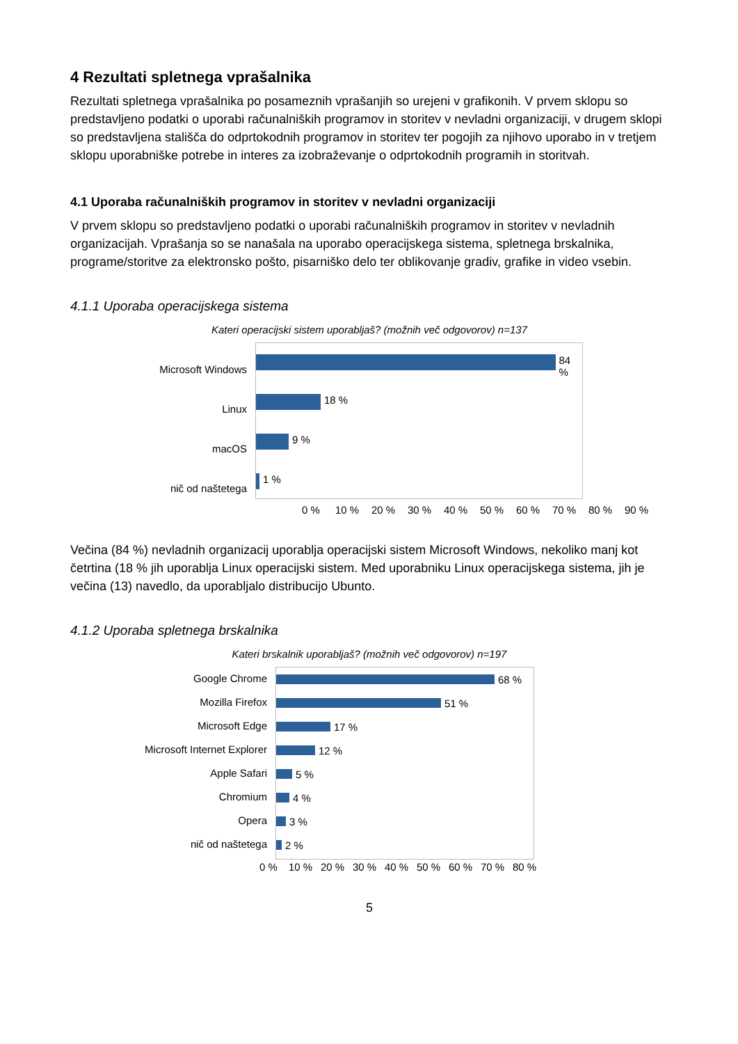4 Rezultati spletnega vprašalnika
Rezultati spletnega vprašalnika po posameznih vprašanjih so urejeni v grafikonih. V prvem sklopu so predstavljeno podatki o uporabi računalniških programov in storitev v nevladni organizaciji, v drugem sklopi so predstavljena stališča do odprtokodnih programov in storitev ter pogojih za njihovo uporabo in v tretjem sklopu uporabniške potrebe in interes za izobraževanje o odprtokodnih programih in storitvah.
4.1 Uporaba računalniških programov in storitev v nevladni organizaciji
V prvem sklopu so predstavljeno podatki o uporabi računalniških programov in storitev v nevladnih organizacijah. Vprašanja so se nanašala na uporabo operacijskega sistema, spletnega brskalnika, programe/storitve za elektronsko pošto, pisarniško delo ter oblikovanje gradiv, grafike in video vsebin.
4.1.1 Uporaba operacijskega sistema
Kateri operacijski sistem uporabljaš? (možnih več odgovorov) n=137
Microsoft Windows
Linux
macOS
nič od naštetega
84 %
18 %
9 %
1 %
0 % 10 % 20 % 30 % 40 % 50 % 60 % 70 % 80 % 90 %
Večina (84 %) nevladnih organizacij uporablja operacijski sistem Microsoft Windows, nekoliko manj kot četrtina (18 % jih uporablja Linux operacijski sistem. Med uporabniku Linux operacijskega sistema, jih je večina (13) navedlo, da uporabljalo distribucijo Ubunto.
4.1.2 Uporaba spletnega brskalnika
Kateri brskalnik uporabljaš? (možnih več odgovorov) n=197
Google Chrome
Mozilla Firefox
Microsoft Edge
Microsoft Internet Explorer
Apple Safari
Chromium
Opera
nič od naštetega
68 %
51 %
17 %
12 %
5 %
4 %
3 %
2 %
0 % 10 % 20 % 30 % 40 % 50 % 60 % 70 % 80 %
5